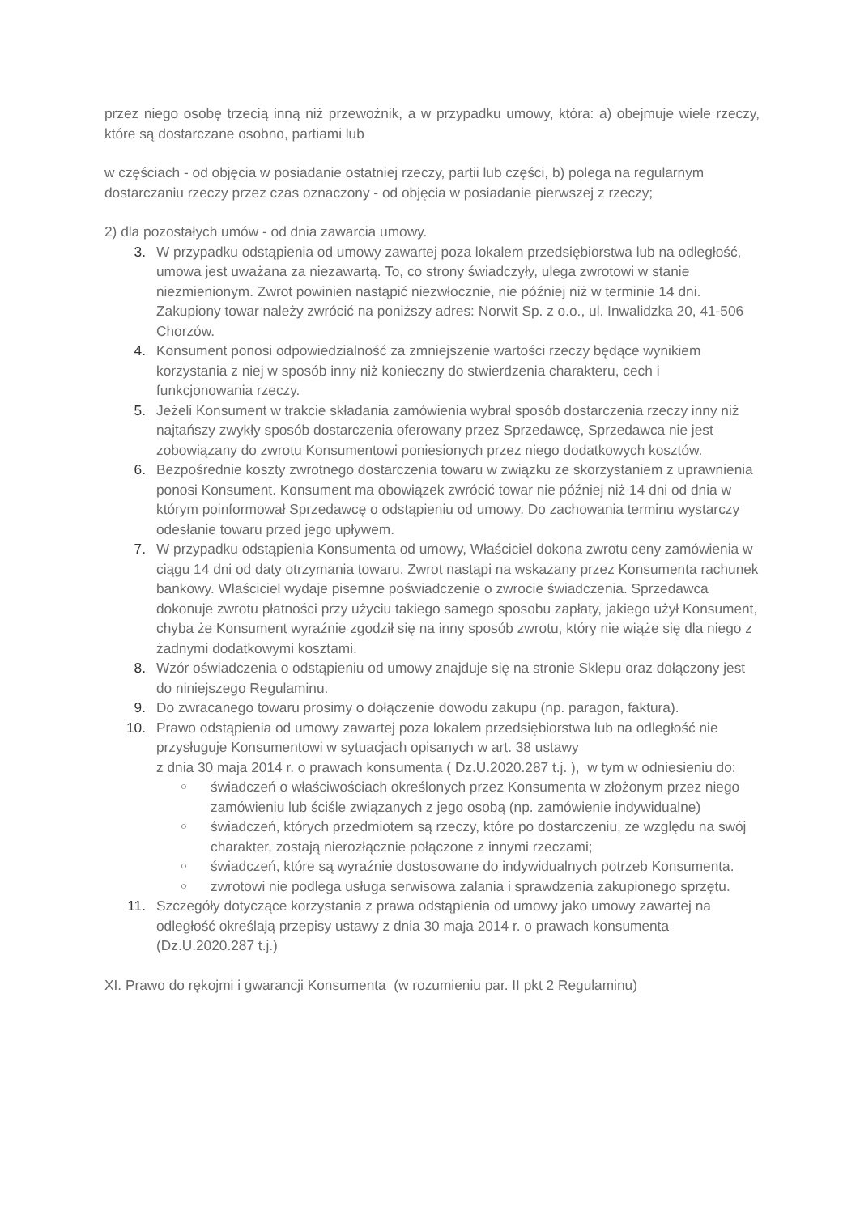przez niego osobę trzecią inną niż przewoźnik, a w przypadku umowy, która: a) obejmuje wiele rzeczy, które są dostarczane osobno, partiami lub
w częściach - od objęcia w posiadanie ostatniej rzeczy, partii lub części, b) polega na regularnym dostarczaniu rzeczy przez czas oznaczony - od objęcia w posiadanie pierwszej z rzeczy;
2) dla pozostałych umów - od dnia zawarcia umowy.
3. W przypadku odstąpienia od umowy zawartej poza lokalem przedsiębiorstwa lub na odległość, umowa jest uważana za niezawartą. To, co strony świadczyły, ulega zwrotowi w stanie niezmienionym. Zwrot powinien nastąpić niezwłocznie, nie później niż w terminie 14 dni. Zakupiony towar należy zwrócić na poniższy adres: Norwit Sp. z o.o., ul. Inwalidzka 20, 41-506 Chorzów.
4. Konsument ponosi odpowiedzialność za zmniejszenie wartości rzeczy będące wynikiem korzystania z niej w sposób inny niż konieczny do stwierdzenia charakteru, cech i funkcjonowania rzeczy.
5. Jeżeli Konsument w trakcie składania zamówienia wybrał sposób dostarczenia rzeczy inny niż najtańszy zwykły sposób dostarczenia oferowany przez Sprzedawcę, Sprzedawca nie jest zobowiązany do zwrotu Konsumentowi poniesionych przez niego dodatkowych kosztów.
6. Bezpośrednie koszty zwrotnego dostarczenia towaru w związku ze skorzystaniem z uprawnienia ponosi Konsument. Konsument ma obowiązek zwrócić towar nie później niż 14 dni od dnia w którym poinformował Sprzedawcę o odstąpieniu od umowy. Do zachowania terminu wystarczy odesłanie towaru przed jego upływem.
7. W przypadku odstąpienia Konsumenta od umowy, Właściciel dokona zwrotu ceny zamówienia w ciągu 14 dni od daty otrzymania towaru. Zwrot nastąpi na wskazany przez Konsumenta rachunek bankowy. Właściciel wydaje pisemne poświadczenie o zwrocie świadczenia. Sprzedawca dokonuje zwrotu płatności przy użyciu takiego samego sposobu zapłaty, jakiego użył Konsument, chyba że Konsument wyraźnie zgodził się na inny sposób zwrotu, który nie wiąże się dla niego z żadnymi dodatkowymi kosztami.
8. Wzór oświadczenia o odstąpieniu od umowy znajduje się na stronie Sklepu oraz dołączony jest do niniejszego Regulaminu.
9. Do zwracanego towaru prosimy o dołączenie dowodu zakupu (np. paragon, faktura).
10. Prawo odstąpienia od umowy zawartej poza lokalem przedsiębiorstwa lub na odległość nie przysługuje Konsumentowi w sytuacjach opisanych w art. 38 ustawy
z dnia 30 maja 2014 r. o prawach konsumenta ( Dz.U.2020.287 t.j. ), w tym w odniesieniu do:
○ świadczeń o właściwościach określonych przez Konsumenta w złożonym przez niego zamówieniu lub ściśle związanych z jego osobą (np. zamówienie indywidualne)
○ świadczeń, których przedmiotem są rzeczy, które po dostarczeniu, ze względu na swój charakter, zostają nierozłącznie połączone z innymi rzeczami;
○ świadczeń, które są wyraźnie dostosowane do indywidualnych potrzeb Konsumenta.
○ zwrotowi nie podlega usługa serwisowa zalania i sprawdzenia zakupionego sprzętu.
11. Szczegóły dotyczące korzystania z prawa odstąpienia od umowy jako umowy zawartej na odległość określają przepisy ustawy z dnia 30 maja 2014 r. o prawach konsumenta (Dz.U.2020.287 t.j.)
XI. Prawo do rękojmi i gwarancji Konsumenta (w rozumieniu par. II pkt 2 Regulaminu)